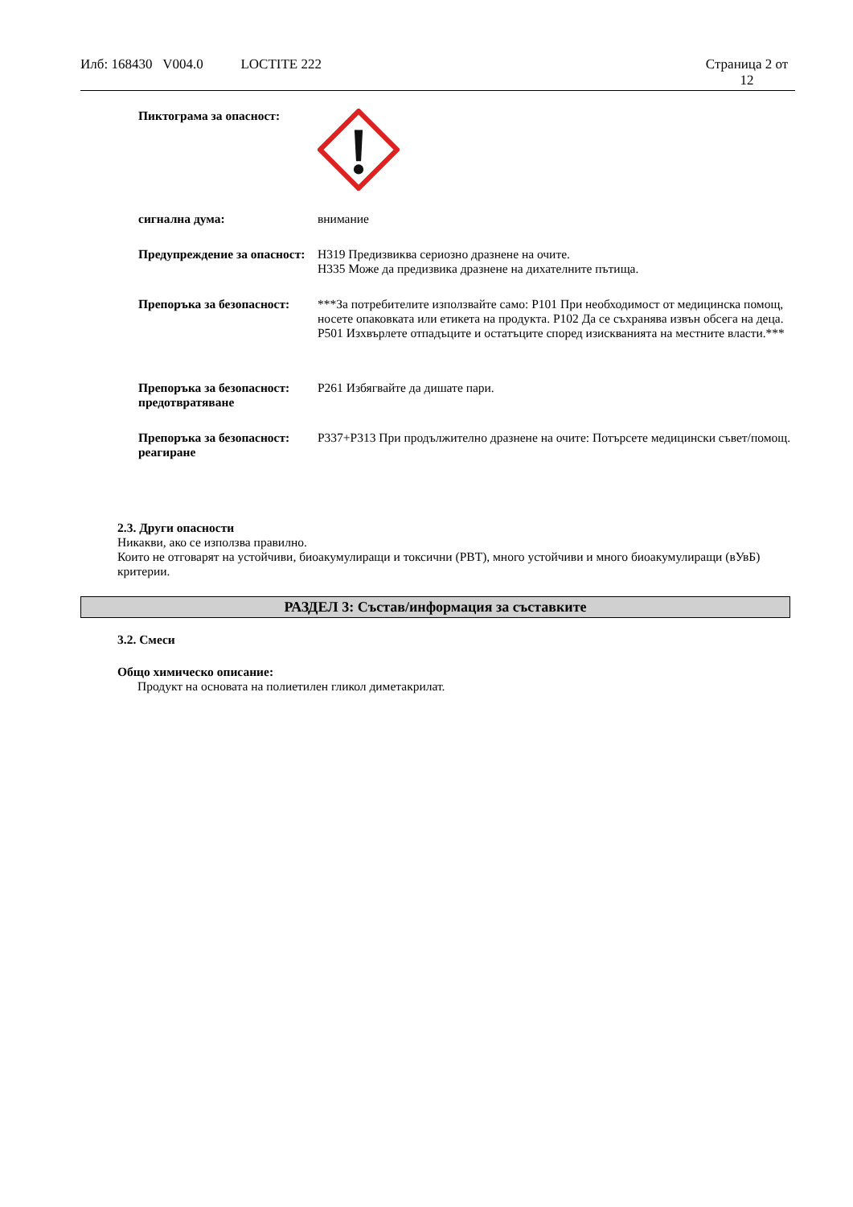Илб: 168430 V004.0 LOCTITE 222
Страница 2 от 12
Пиктограма за опасност:
сигнална дума: внимание
Предупреждение за опасност:
H319 Предизвиква сериозно дразнене на очите.
H335 Може да предизвика дразнене на дихателните пътища.
Препоръка за безопасност:
***За потребителите използвайте само: P101 При необходимост от медицинска помощ, носете опаковката или етикета на продукта. P102 Да се съхранява извън обсега на деца. P501 Изхвърлете отпадъците и остатъците според изискванията на местните власти.***
Препоръка за безопасност: предотвратяване
P261 Избягвайте да дишате пари.
Препоръка за безопасност: реагиране
P337+P313 При продължително дразнене на очите: Потърсете медицински съвет/помощ.
2.3. Други опасности
Никакви, ако се използва правилно.
Които не отговарят на устойчиви, биоакумулиращи и токсични (PBT), много устойчиви и много биоакумулиращи (вУвБ) критерии.
РАЗДЕЛ 3: Състав/информация за съставките
3.2. Смеси
Общо химическо описание:
Продукт на основата на полиетилен гликол диметакрилат.